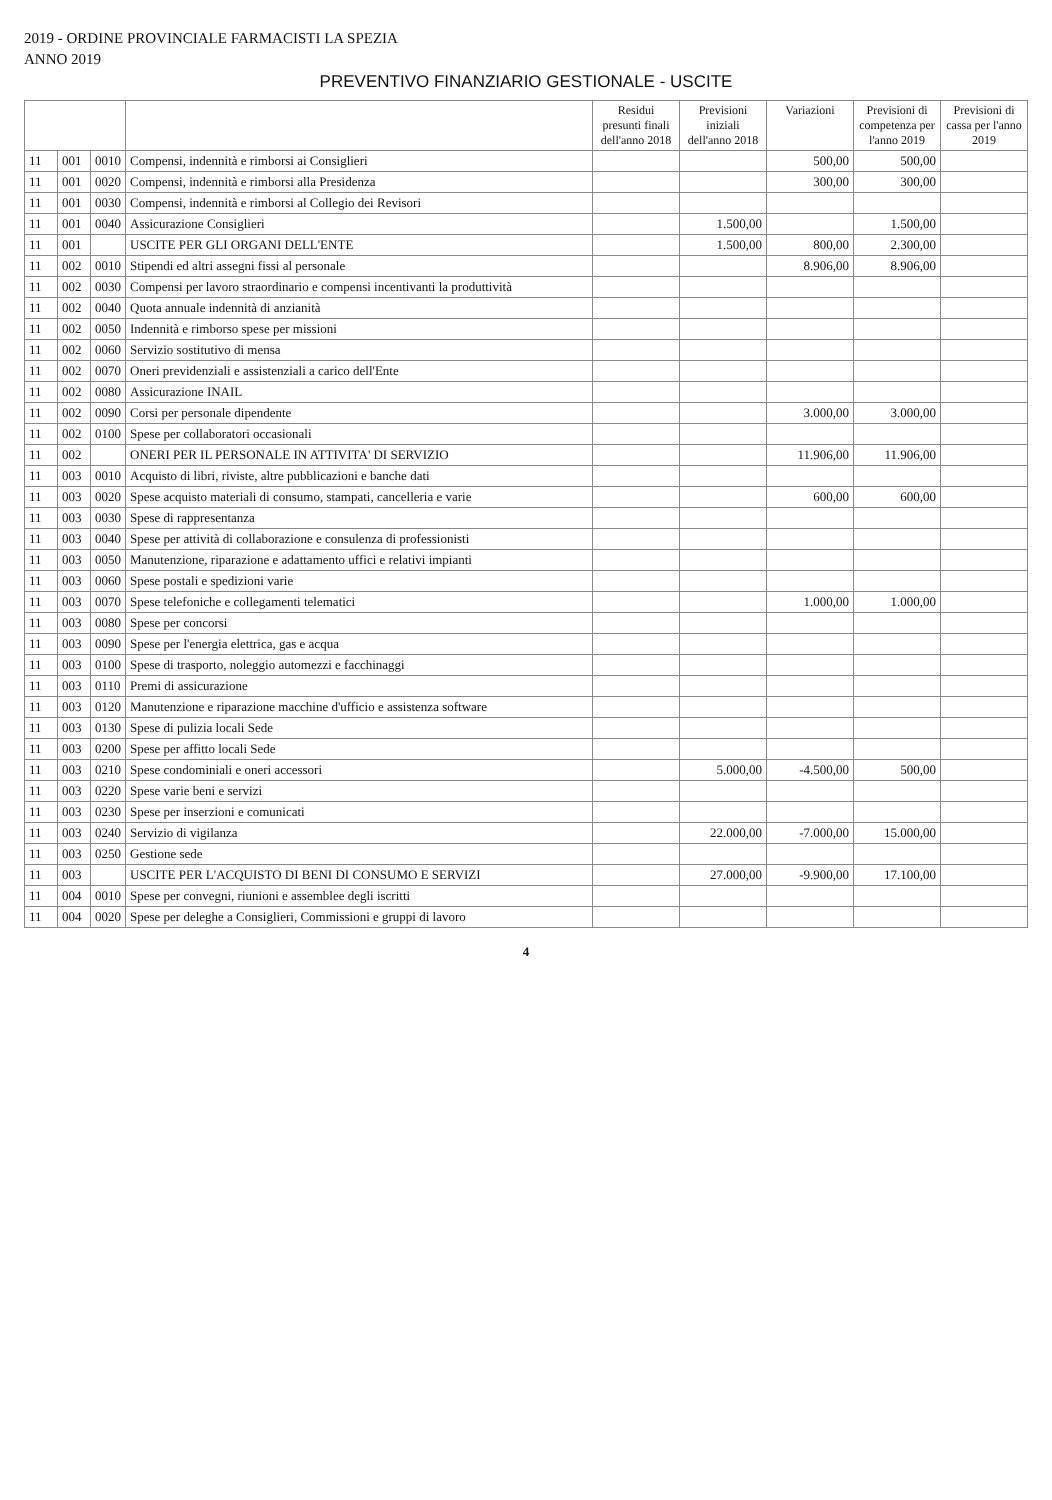2019 - ORDINE PROVINCIALE FARMACISTI LA SPEZIA
ANNO 2019
PREVENTIVO FINANZIARIO GESTIONALE - USCITE
| | | | | Residui presunti finali dell'anno 2018 | Previsioni iniziali dell'anno 2018 | Variazioni | Previsioni di competenza per l'anno 2019 | Previsioni di cassa per l'anno 2019 |
| --- | --- | --- | --- | --- | --- | --- | --- | --- |
| 11 | 001 | 0010 | Compensi, indennità e rimborsi ai Consiglieri | | | 500,00 | 500,00 | |
| 11 | 001 | 0020 | Compensi, indennità e rimborsi alla Presidenza | | | 300,00 | 300,00 | |
| 11 | 001 | 0030 | Compensi, indennità e rimborsi al Collegio dei Revisori | | | | | |
| 11 | 001 | 0040 | Assicurazione Consiglieri | | 1.500,00 | | 1.500,00 | |
| 11 | 001 | | USCITE PER GLI ORGANI DELL'ENTE | | 1.500,00 | 800,00 | 2.300,00 | |
| 11 | 002 | 0010 | Stipendi ed altri assegni fissi al personale | | | 8.906,00 | 8.906,00 | |
| 11 | 002 | 0030 | Compensi per lavoro straordinario e compensi incentivanti la produttività | | | | | |
| 11 | 002 | 0040 | Quota annuale indennità di anzianità | | | | | |
| 11 | 002 | 0050 | Indennità e rimborso spese per missioni | | | | | |
| 11 | 002 | 0060 | Servizio sostitutivo di mensa | | | | | |
| 11 | 002 | 0070 | Oneri previdenziali e assistenziali a carico dell'Ente | | | | | |
| 11 | 002 | 0080 | Assicurazione INAIL | | | | | |
| 11 | 002 | 0090 | Corsi per personale dipendente | | | 3.000,00 | 3.000,00 | |
| 11 | 002 | 0100 | Spese per collaboratori occasionali | | | | | |
| 11 | 002 | | ONERI PER IL PERSONALE IN ATTIVITA' DI SERVIZIO | | | 11.906,00 | 11.906,00 | |
| 11 | 003 | 0010 | Acquisto di libri, riviste, altre pubblicazioni e banche dati | | | | | |
| 11 | 003 | 0020 | Spese acquisto materiali di consumo, stampati, cancelleria e varie | | | 600,00 | 600,00 | |
| 11 | 003 | 0030 | Spese di rappresentanza | | | | | |
| 11 | 003 | 0040 | Spese per attività di collaborazione e consulenza di professionisti | | | | | |
| 11 | 003 | 0050 | Manutenzione, riparazione e adattamento uffici e relativi impianti | | | | | |
| 11 | 003 | 0060 | Spese postali e spedizioni varie | | | | | |
| 11 | 003 | 0070 | Spese telefoniche e collegamenti telematici | | | 1.000,00 | 1.000,00 | |
| 11 | 003 | 0080 | Spese per concorsi | | | | | |
| 11 | 003 | 0090 | Spese per l'energia elettrica, gas e acqua | | | | | |
| 11 | 003 | 0100 | Spese di trasporto, noleggio automezzi e facchinaggi | | | | | |
| 11 | 003 | 0110 | Premi di assicurazione | | | | | |
| 11 | 003 | 0120 | Manutenzione e riparazione macchine d'ufficio e assistenza software | | | | | |
| 11 | 003 | 0130 | Spese di pulizia locali Sede | | | | | |
| 11 | 003 | 0200 | Spese per affitto locali Sede | | | | | |
| 11 | 003 | 0210 | Spese condominiali e oneri accessori | | 5.000,00 | -4.500,00 | 500,00 | |
| 11 | 003 | 0220 | Spese varie beni e servizi | | | | | |
| 11 | 003 | 0230 | Spese per inserzioni e comunicati | | | | | |
| 11 | 003 | 0240 | Servizio di vigilanza | | 22.000,00 | -7.000,00 | 15.000,00 | |
| 11 | 003 | 0250 | Gestione sede | | | | | |
| 11 | 003 | | USCITE PER L'ACQUISTO DI BENI DI CONSUMO E SERVIZI | | 27.000,00 | -9.900,00 | 17.100,00 | |
| 11 | 004 | 0010 | Spese per convegni, riunioni e assemblee degli iscritti | | | | | |
| 11 | 004 | 0020 | Spese per deleghe a Consiglieri, Commissioni e gruppi di lavoro | | | | | |
4